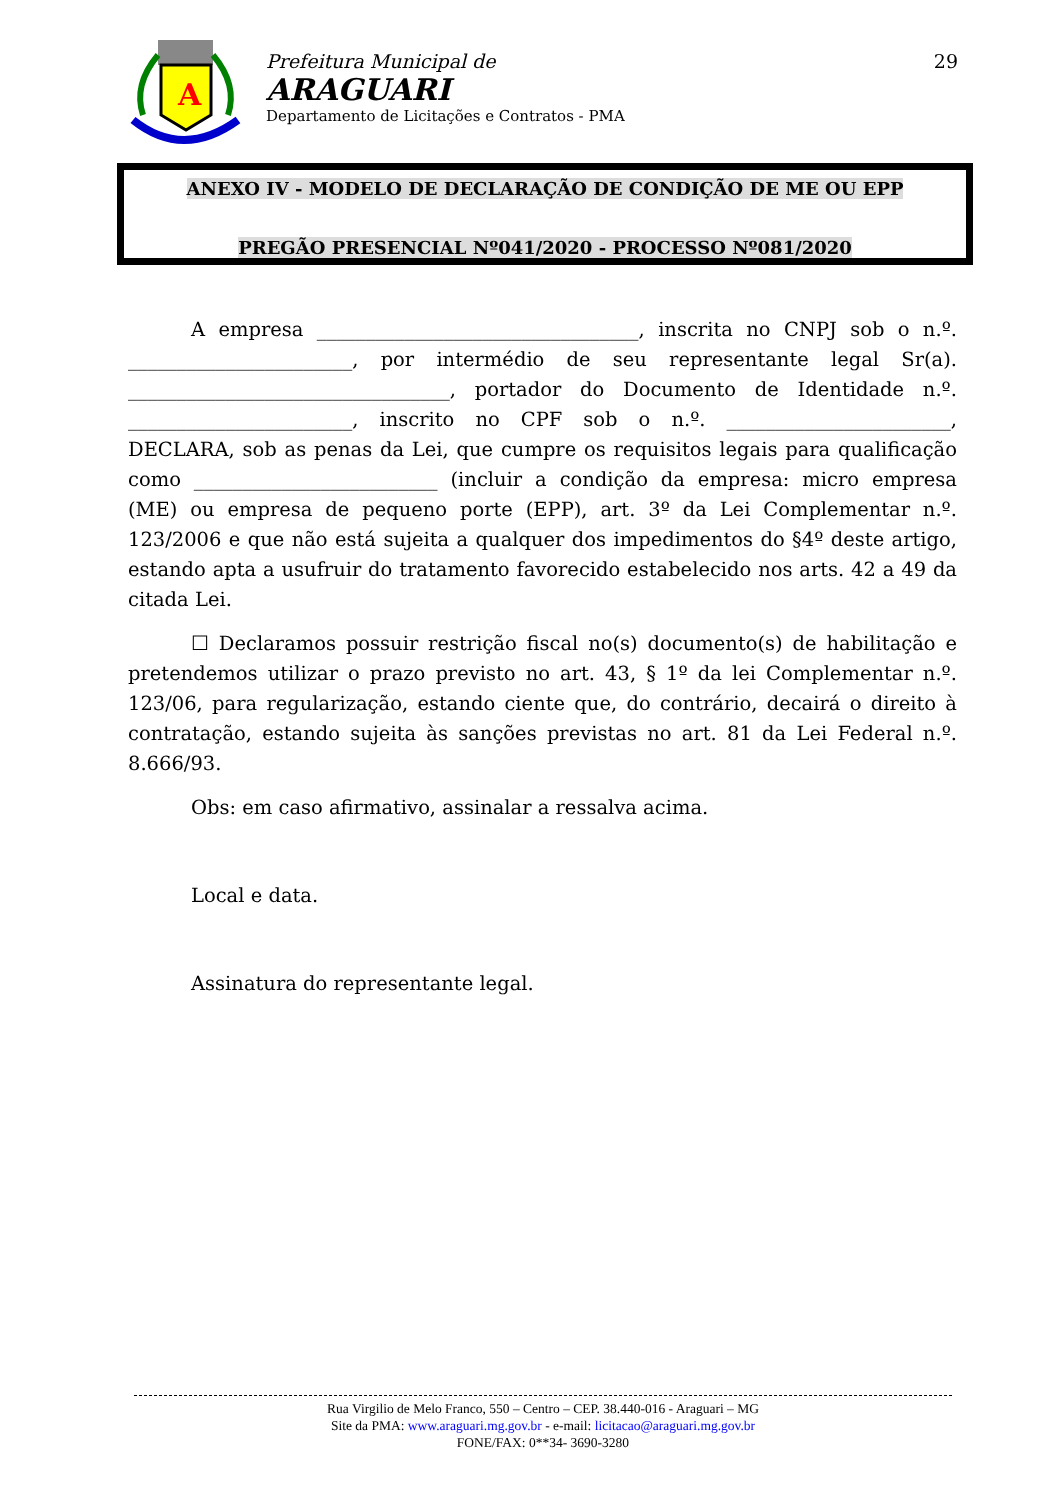A
Prefeitura Municipal de
ARAGUARI
Departamento de Licitações e Contratos - PMA
29
ANEXO IV - MODELO DE DECLARAÇÃO DE CONDIÇÃO DE ME OU EPP
PREGÃO PRESENCIAL Nº041/2020 - PROCESSO Nº081/2020
A empresa _________________________________, inscrita no CNPJ sob o n.º. _______________________, por intermédio de seu representante legal Sr(a). _________________________________, portador do Documento de Identidade n.º. _______________________, inscrito no CPF sob o n.º. _______________________, DECLARA, sob as penas da Lei, que cumpre os requisitos legais para qualificação como _________________________ (incluir a condição da empresa: micro empresa (ME) ou empresa de pequeno porte (EPP), art. 3º da Lei Complementar n.º. 123/2006 e que não está sujeita a qualquer dos impedimentos do §4º deste artigo, estando apta a usufruir do tratamento favorecido estabelecido nos arts. 42 a 49 da citada Lei.
☐ Declaramos possuir restrição fiscal no(s) documento(s) de habilitação e pretendemos utilizar o prazo previsto no art. 43, § 1º da lei Complementar n.º. 123/06, para regularização, estando ciente que, do contrário, decairá o direito à contratação, estando sujeita às sanções previstas no art. 81 da Lei Federal n.º. 8.666/93.
Obs: em caso afirmativo, assinalar a ressalva acima.
Local e data.
Assinatura do representante legal.
Rua Virgilio de Melo Franco, 550 – Centro – CEP. 38.440-016 - Araguari – MG
Site da PMA: www.araguari.mg.gov.br - e-mail: licitacao@araguari.mg.gov.br
FONE/FAX: 0**34- 3690-3280